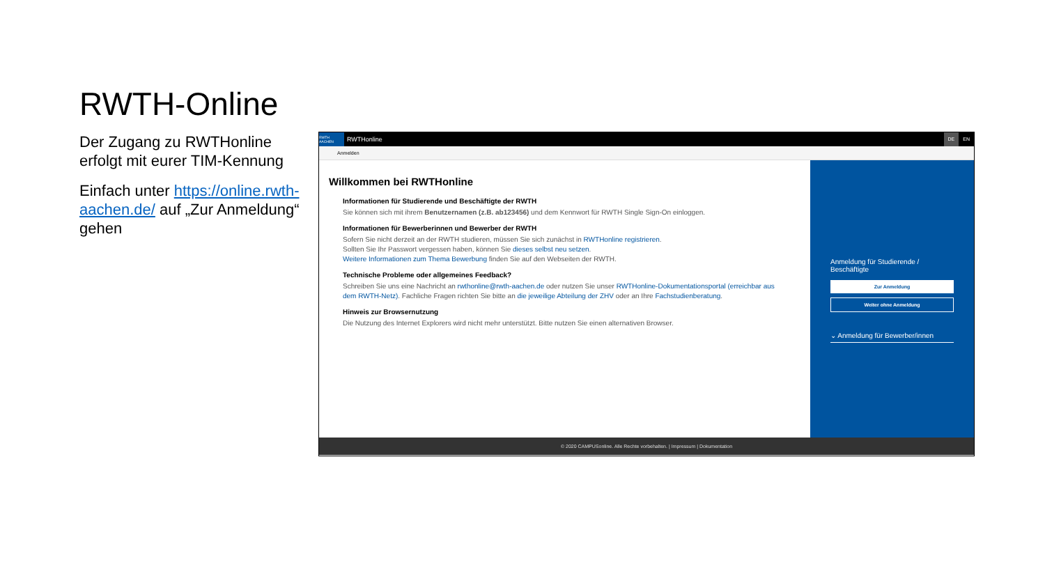RWTH-Online
Der Zugang zu RWTHonline erfolgt mit eurer TIM-Kennung
Einfach unter https://online.rwth-aachen.de/ auf „Zur Anmeldung“ gehen
RWTH AACHEN
RWTHonline DE EN
Anmelden
Willkommen bei RWTHonline
Informationen für Studierende und Beschäftigte der RWTH
Sie können sich mit ihrem Benutzernamen (z.B. ab123456) und dem Kennwort für RWTH Single Sign-On einloggen.
Informationen für Bewerberinnen und Bewerber der RWTH
Sofern Sie nicht derzeit an der RWTH studieren, müssen Sie sich zunächst in RWTHonline registrieren.
Sollten Sie Ihr Passwort vergessen haben, können Sie dieses selbst neu setzen.
Weitere Informationen zum Thema Bewerbung finden Sie auf den Webseiten der RWTH.
Technische Probleme oder allgemeines Feedback?
Schreiben Sie uns eine Nachricht an rwthonline@rwth-aachen.de oder nutzen Sie unser RWTHonline-Dokumentationsportal (erreichbar aus dem RWTH-Netz). Fachliche Fragen richten Sie bitte an die jeweilige Abteilung der ZHV oder an Ihre Fachstudienberatung.
Hinweis zur Browsernutzung
Die Nutzung des Internet Explorers wird nicht mehr unterstützt. Bitte nutzen Sie einen alternativen Browser.
Anmeldung für Studierende / Beschäftigte
Zur Anmeldung
Weiter ohne Anmeldung
⌄ Anmeldung für Bewerber/innen
© 2020 CAMPUSonline. Alle Rechte vorbehalten. | Impressum | Dokumentation